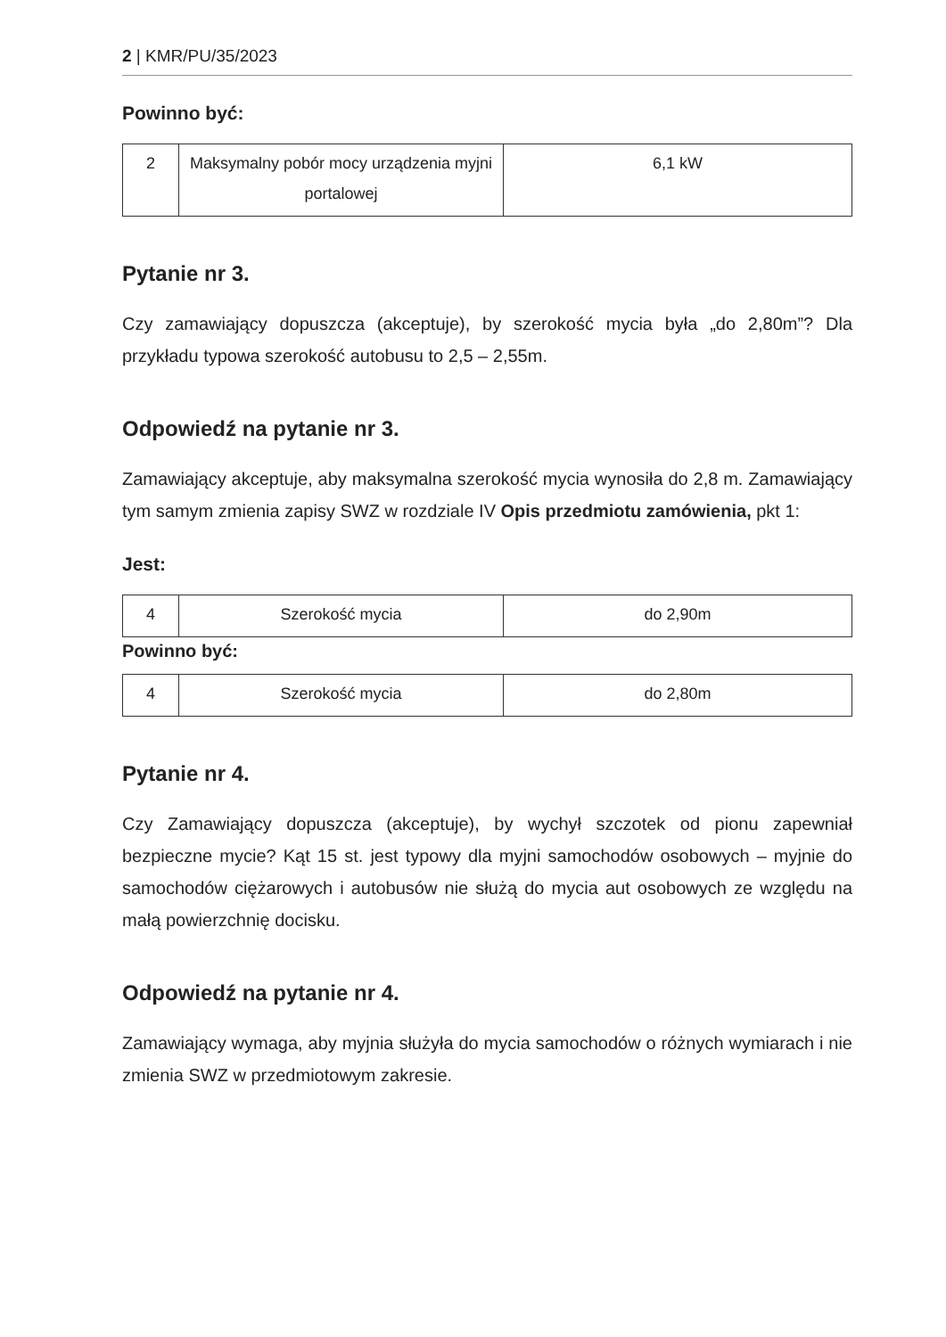2 | KMR/PU/35/2023
Powinno być:
| 2 | Maksymalny pobór mocy urządzenia myjni portalowej | 6,1 kW |
Pytanie nr 3.
Czy zamawiający dopuszcza (akceptuje), by szerokość mycia była „do 2,80m”? Dla przykładu typowa szerokość autobusu to 2,5 – 2,55m.
Odpowiedź na pytanie nr 3.
Zamawiający akceptuje, aby maksymalna szerokość mycia wynosiła do 2,8 m. Zamawiający tym samym zmienia zapisy SWZ w rozdziale IV Opis przedmiotu zamówienia, pkt 1:
Jest:
| 4 | Szerokość mycia | do 2,90m |
Powinno być:
| 4 | Szerokość mycia | do 2,80m |
Pytanie nr 4.
Czy Zamawiający dopuszcza (akceptuje), by wychył szczotek od pionu zapewniał bezpieczne mycie? Kąt 15 st. jest typowy dla myjni samochodów osobowych – myjnie do samochodów ciężarowych i autobusów nie służą do mycia aut osobowych ze względu na małą powierzchnię docisku.
Odpowiedź na pytanie nr 4.
Zamawiający wymaga, aby myjnia służyła do mycia samochodów o różnych wymiarach i nie zmienia SWZ w przedmiotowym zakresie.